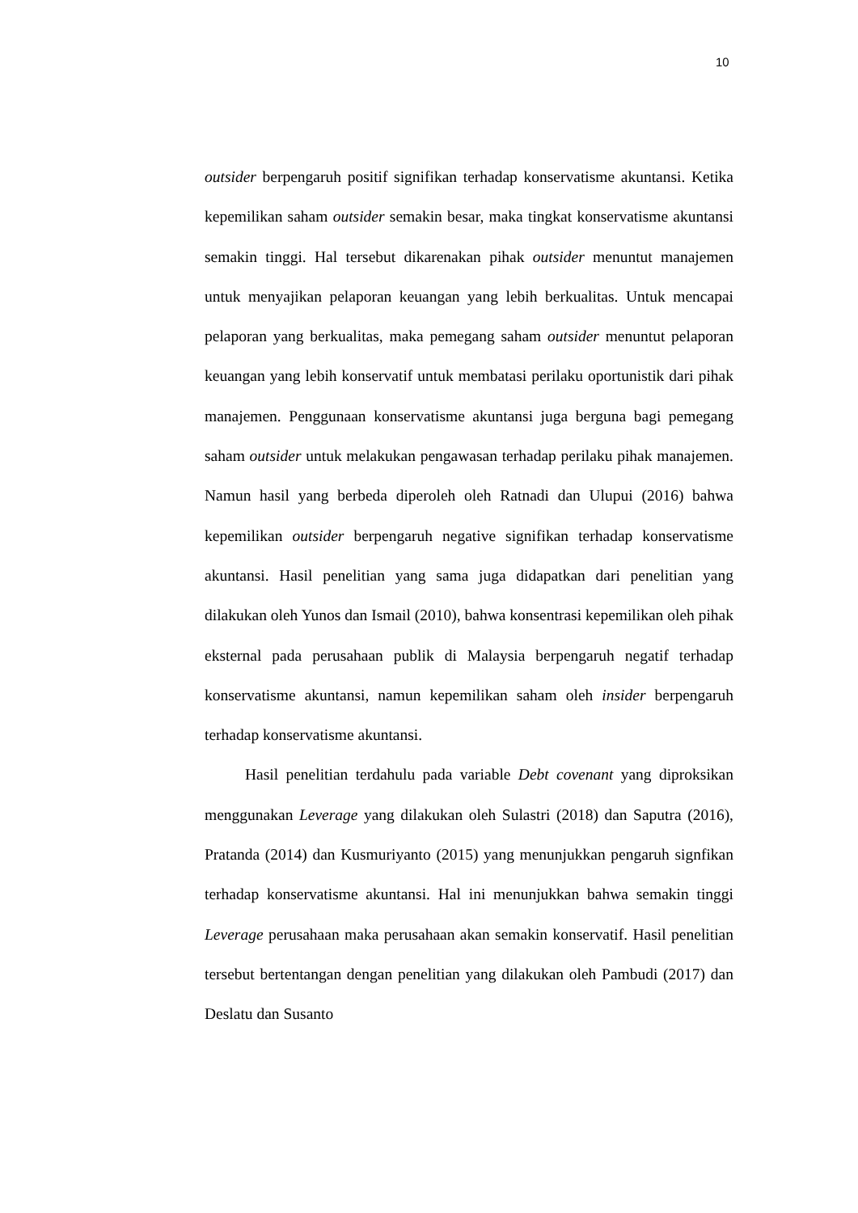10
outsider berpengaruh positif signifikan terhadap konservatisme akuntansi. Ketika kepemilikan saham outsider semakin besar, maka tingkat konservatisme akuntansi semakin tinggi. Hal tersebut dikarenakan pihak outsider menuntut manajemen untuk menyajikan pelaporan keuangan yang lebih berkualitas. Untuk mencapai pelaporan yang berkualitas, maka pemegang saham outsider menuntut pelaporan keuangan yang lebih konservatif untuk membatasi perilaku oportunistik dari pihak manajemen. Penggunaan konservatisme akuntansi juga berguna bagi pemegang saham outsider untuk melakukan pengawasan terhadap perilaku pihak manajemen. Namun hasil yang berbeda diperoleh oleh Ratnadi dan Ulupui (2016) bahwa kepemilikan outsider berpengaruh negative signifikan terhadap konservatisme akuntansi. Hasil penelitian yang sama juga didapatkan dari penelitian yang dilakukan oleh Yunos dan Ismail (2010), bahwa konsentrasi kepemilikan oleh pihak eksternal pada perusahaan publik di Malaysia berpengaruh negatif terhadap konservatisme akuntansi, namun kepemilikan saham oleh insider berpengaruh terhadap konservatisme akuntansi.
Hasil penelitian terdahulu pada variable Debt covenant yang diproksikan menggunakan Leverage yang dilakukan oleh Sulastri (2018) dan Saputra (2016), Pratanda (2014) dan Kusmuriyanto (2015) yang menunjukkan pengaruh signfikan terhadap konservatisme akuntansi. Hal ini menunjukkan bahwa semakin tinggi Leverage perusahaan maka perusahaan akan semakin konservatif. Hasil penelitian tersebut bertentangan dengan penelitian yang dilakukan oleh Pambudi (2017) dan Deslatu dan Susanto